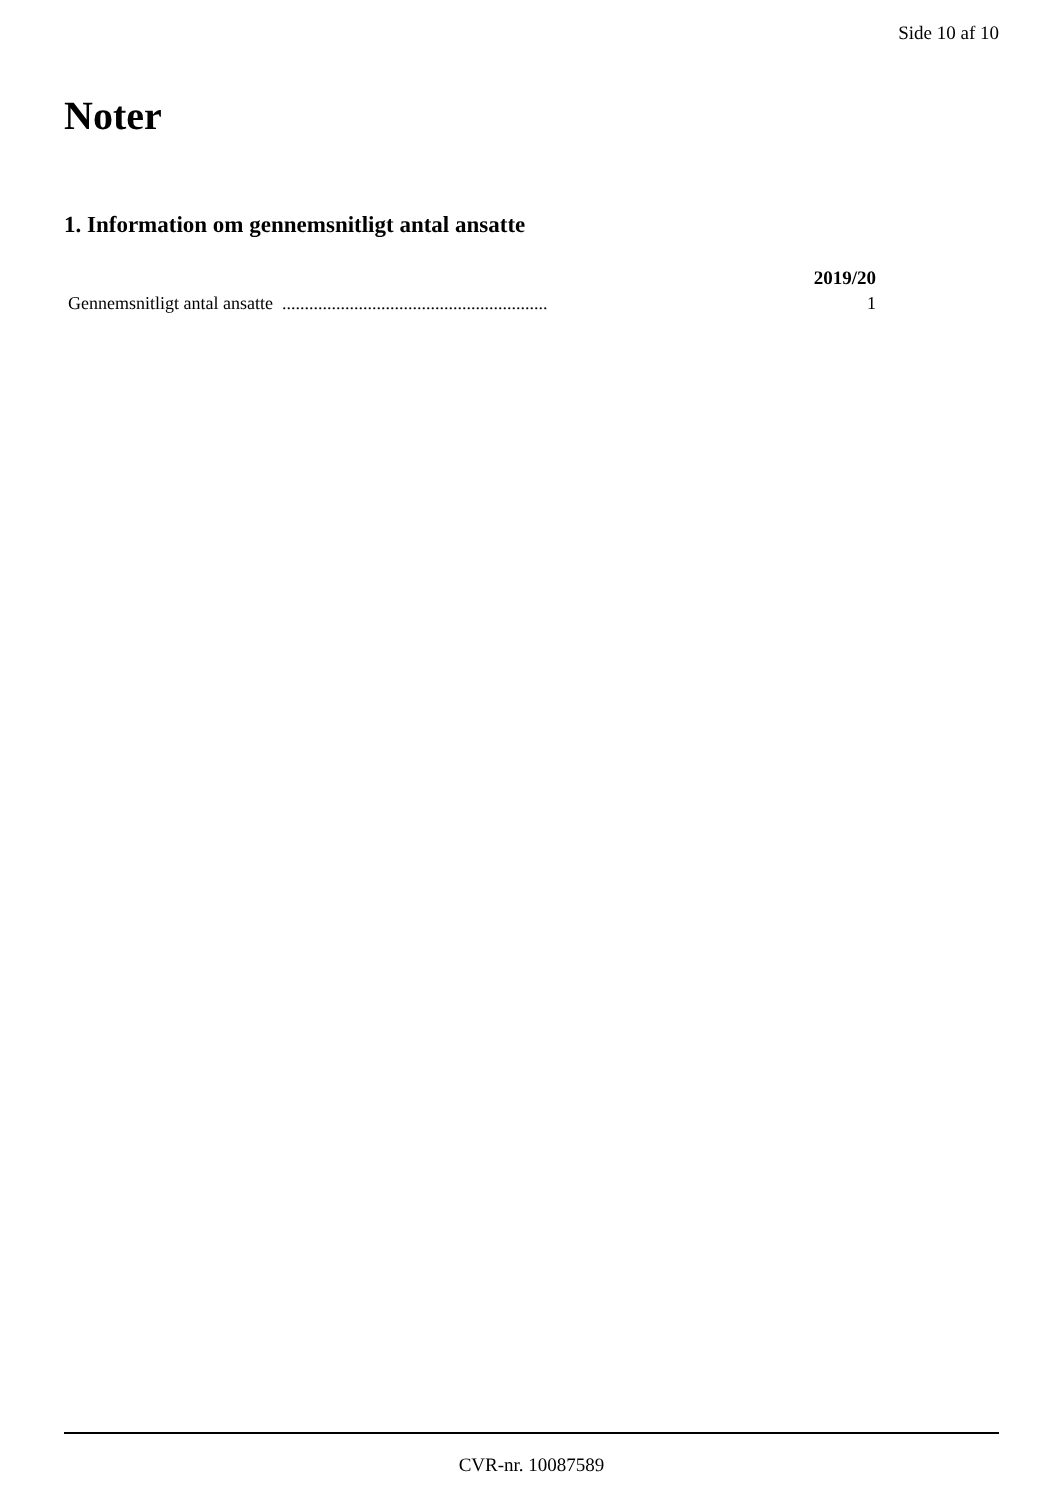Side 10 af 10
Noter
1. Information om gennemsnitligt antal ansatte
| | 2019/20 |
| --- | --- |
| Gennemsnitligt antal ansatte ........................................................... | 1 |
CVR-nr. 10087589